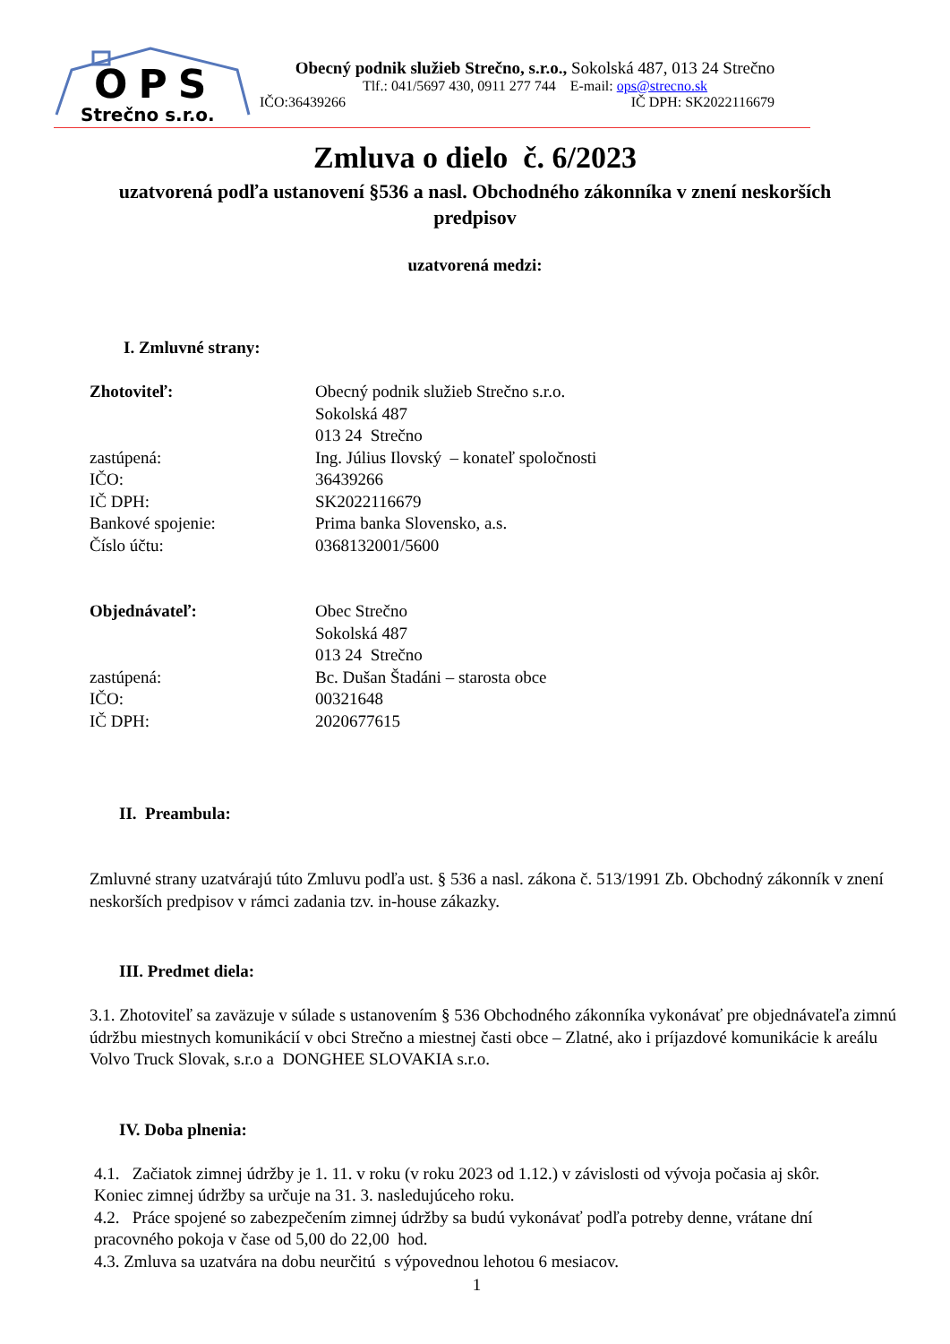OPS
Strečno s.r.o.
Obecný podnik služieb Strečno, s.r.o., Sokolská 487, 013 24 Strečno
Tlf.: 041/5697 430, 0911 277 744 E-mail: ops@strecno.sk
IČO:36439266 IČ DPH: SK2022116679
Zmluva o dielo č. 6/2023
uzatvorená podľa ustanovení §536 a nasl. Obchodného zákonníka v znení neskorších predpisov
uzatvorená medzi:
I. Zmluvné strany:
| Zhotoviteľ: | Obecný podnik služieb Strečno s.r.o. Sokolská 487 013 24 Strečno |
| zastúpená: | Ing. Július Ilovský – konateľ spoločnosti |
| IČO: | 36439266 |
| IČ DPH: | SK2022116679 |
| Bankové spojenie: | Prima banka Slovensko, a.s. |
| Číslo účtu: | 0368132001/5600 |
| Objednávateľ: | Obec Strečno Sokolská 487 013 24 Strečno |
| zastúpená: | Bc. Dušan Štadáni – starosta obce |
| IČO: | 00321648 |
| IČ DPH: | 2020677615 |
II. Preambula:
Zmluvné strany uzatvárajú túto Zmluvu podľa ust. § 536 a nasl. zákona č. 513/1991 Zb. Obchodný zákonník v znení neskorších predpisov v rámci zadania tzv. in-house zákazky.
III. Predmet diela:
3.1. Zhotoviteľ sa zaväzuje v súlade s ustanovením § 536 Obchodného zákonníka vykonávať pre objednávateľa zimnú údržbu miestnych komunikácií v obci Strečno a miestnej časti obce – Zlatné, ako i príjazdové komunikácie k areálu Volvo Truck Slovak, s.r.o a DONGHEE SLOVAKIA s.r.o.
IV. Doba plnenia:
4.1. Začiatok zimnej údržby je 1. 11. v roku (v roku 2023 od 1.12.) v závislosti od vývoja počasia aj skôr. Koniec zimnej údržby sa určuje na 31. 3. nasledujúceho roku.
4.2. Práce spojené so zabezpečením zimnej údržby sa budú vykonávať podľa potreby denne, vrátane dní pracovného pokoja v čase od 5,00 do 22,00 hod.
4.3. Zmluva sa uzatvára na dobu neurčitú s výpovednou lehotou 6 mesiacov.
1